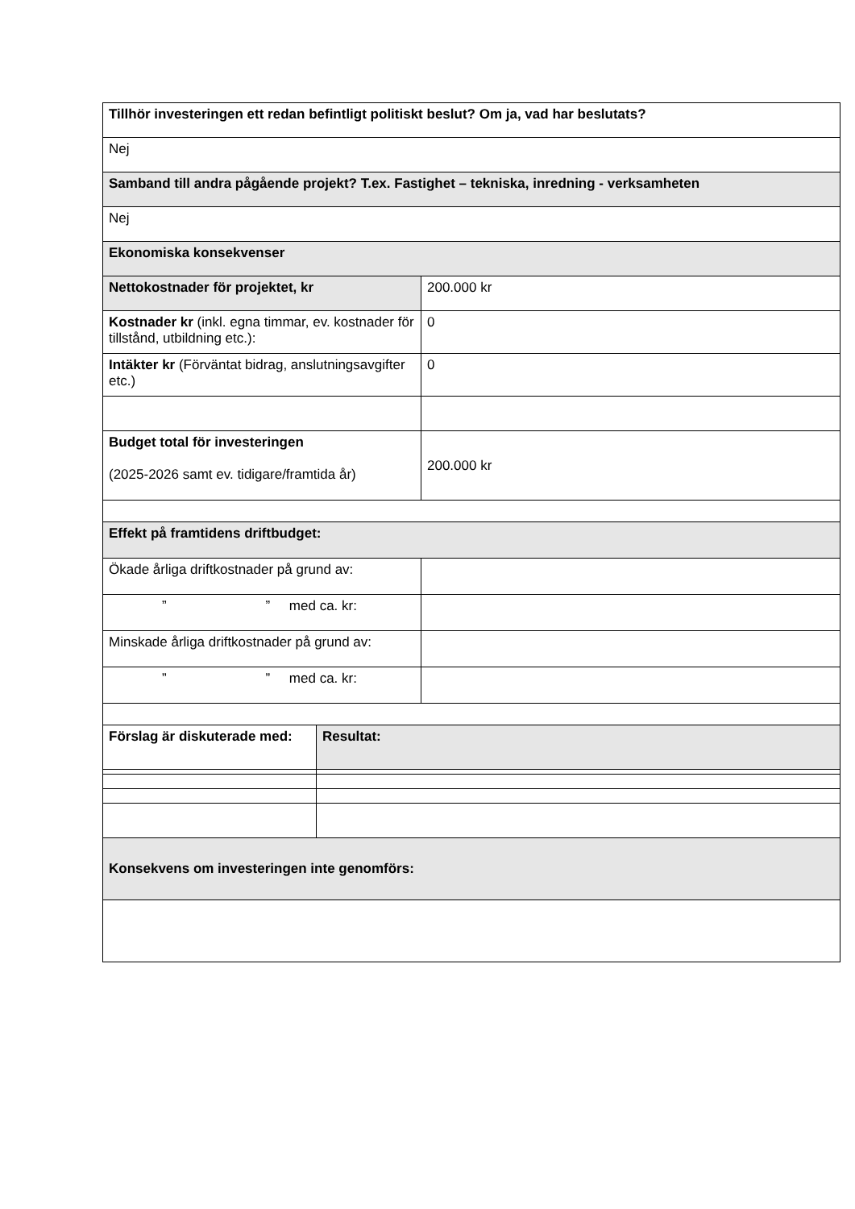| Tillhör investeringen ett redan befintligt politiskt beslut? Om ja, vad har beslutats? | | |
| Nej | | |
| Samband till andra pågående projekt? T.ex. Fastighet – tekniska, inredning - verksamheten | | |
| Nej | | |
| Ekonomiska konsekvenser | | |
| Nettokostnader för projektet, kr | | 200.000 kr |
| Kostnader kr (inkl. egna timmar, ev. kostnader för tillstånd, utbildning etc.): | | 0 |
| Intäkter kr (Förväntat bidrag, anslutningsavgifter etc.) | | 0 |
| Budget total för investeringen (2025-2026 samt ev. tidigare/framtida år) | | 200.000 kr |
| Effekt på framtidens driftbudget: | | |
| Ökade årliga driftkostnader på grund av: | | |
| ” ” med ca. kr: | | |
| Minskade årliga driftkostnader på grund av: | | |
| ” ” med ca. kr: | | |
| Förslag är diskuterade med: | Resultat: | |
| Konsekvens om investeringen inte genomförs: | | |